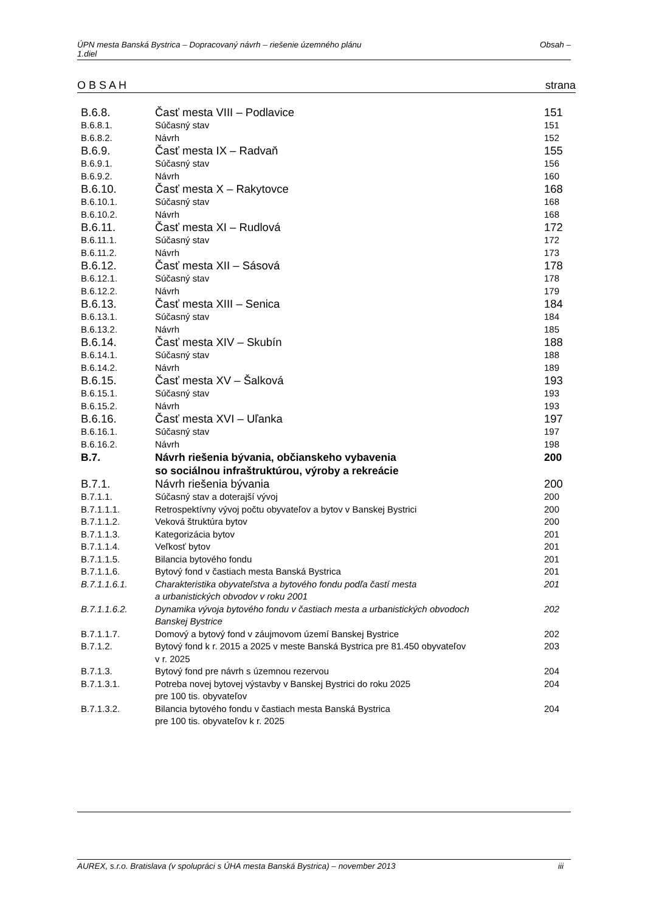ÚPN mesta Banská Bystrica – Dopracovaný návrh – riešenie územného plánu
1.diel Obsah –
O B S A H strana
| B.6.8. | Časť mesta VIII – Podlavice | 151 |
| B.6.8.1. | Súčasný stav | 151 |
| B.6.8.2. | Návrh | 152 |
| B.6.9. | Časť mesta IX – Radvaň | 155 |
| B.6.9.1. | Súčasný stav | 156 |
| B.6.9.2. | Návrh | 160 |
| B.6.10. | Časť mesta X – Rakytovce | 168 |
| B.6.10.1. | Súčasný stav | 168 |
| B.6.10.2. | Návrh | 168 |
| B.6.11. | Časť mesta XI – Rudlová | 172 |
| B.6.11.1. | Súčasný stav | 172 |
| B.6.11.2. | Návrh | 173 |
| B.6.12. | Časť mesta XII – Sásová | 178 |
| B.6.12.1. | Súčasný stav | 178 |
| B.6.12.2. | Návrh | 179 |
| B.6.13. | Časť mesta XIII – Senica | 184 |
| B.6.13.1. | Súčasný stav | 184 |
| B.6.13.2. | Návrh | 185 |
| B.6.14. | Časť mesta XIV – Skubín | 188 |
| B.6.14.1. | Súčasný stav | 188 |
| B.6.14.2. | Návrh | 189 |
| B.6.15. | Časť mesta XV – Šalková | 193 |
| B.6.15.1. | Súčasný stav | 193 |
| B.6.15.2. | Návrh | 193 |
| B.6.16. | Časť mesta XVI – Uľanka | 197 |
| B.6.16.1. | Súčasný stav | 197 |
| B.6.16.2. | Návrh | 198 |
| B.7. | Návrh riešenia bývania, občianskeho vybavenia so sociálnou infraštruktúrou, výroby a rekreácie | 200 |
| B.7.1. | Návrh riešenia bývania | 200 |
| B.7.1.1. | Súčasný stav a doterajší vývoj | 200 |
| B.7.1.1.1. | Retrospektívny vývoj počtu obyvateľov a bytov v Banskej Bystrici | 200 |
| B.7.1.1.2. | Veková štruktúra bytov | 200 |
| B.7.1.1.3. | Kategorizácia bytov | 201 |
| B.7.1.1.4. | Veľkosť bytov | 201 |
| B.7.1.1.5. | Bilancia bytového fondu | 201 |
| B.7.1.1.6. | Bytový fond v častiach mesta Banská Bystrica | 201 |
| B.7.1.1.6.1. | Charakteristika obyvateľstva a bytového fondu podľa častí mesta a urbanistických obvodov v roku 2001 | 201 |
| B.7.1.1.6.2. | Dynamika vývoja bytového fondu v častiach mesta a urbanistických obvodoch Banskej Bystrice | 202 |
| B.7.1.1.7. | Domový a bytový fond v záujmovom území Banskej Bystrice | 202 |
| B.7.1.2. | Bytový fond k r. 2015 a 2025 v meste Banská Bystrica pre 81.450 obyvateľov v r. 2025 | 203 |
| B.7.1.3. | Bytový fond pre návrh s územnou rezervou | 204 |
| B.7.1.3.1. | Potreba novej bytovej výstavby v Banskej Bystrici do roku 2025 pre 100 tis. obyvateľov | 204 |
| B.7.1.3.2. | Bilancia bytového fondu v častiach mesta Banská Bystrica pre 100 tis. obyvateľov k r. 2025 | 204 |
AUREX, s.r.o. Bratislava (v spolupráci s ÚHA mesta Banská Bystrica) – november 2013 iii